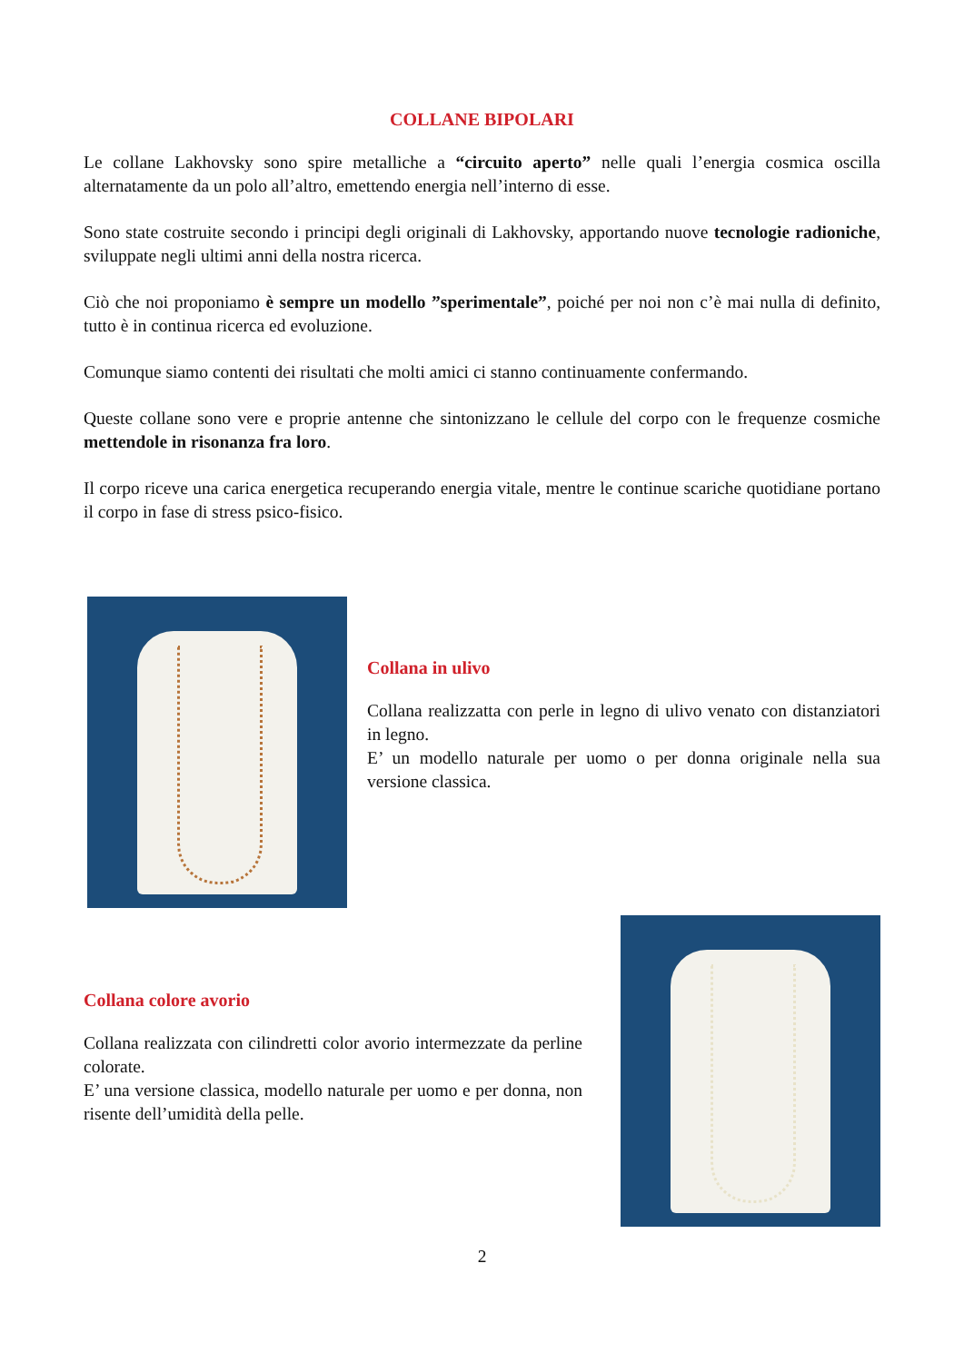COLLANE BIPOLARI
Le collane Lakhovsky sono spire metalliche a “circuito aperto” nelle quali l’energia cosmica oscilla alternatamente da un polo all’altro, emettendo energia nell’interno di esse.
Sono state costruite secondo i principi degli originali di Lakhovsky, apportando nuove tecnologie radioniche, sviluppate negli ultimi anni della nostra ricerca.
Ciò che noi proponiamo è sempre un modello ”sperimentale”, poiché per noi non c’è mai nulla di definito, tutto è in continua ricerca ed evoluzione.
Comunque siamo contenti dei risultati che molti amici ci stanno continuamente confermando.
Queste collane sono vere e proprie antenne che sintonizzano le cellule del corpo con le frequenze cosmiche mettendole in risonanza fra loro.
Il corpo riceve una carica energetica recuperando energia vitale, mentre le continue scariche quotidiane portano il corpo in fase di stress psico-fisico.
Collana in ulivo
Collana realizzatta con perle in legno di ulivo venato con distanziatori in legno.
E’ un modello naturale per uomo o per donna originale nella sua versione classica.
Collana colore avorio
Collana realizzata con cilindretti color avorio intermezzate da perline colorate.
E’ una versione classica, modello naturale per uomo e per donna, non risente dell’umidità della pelle.
2